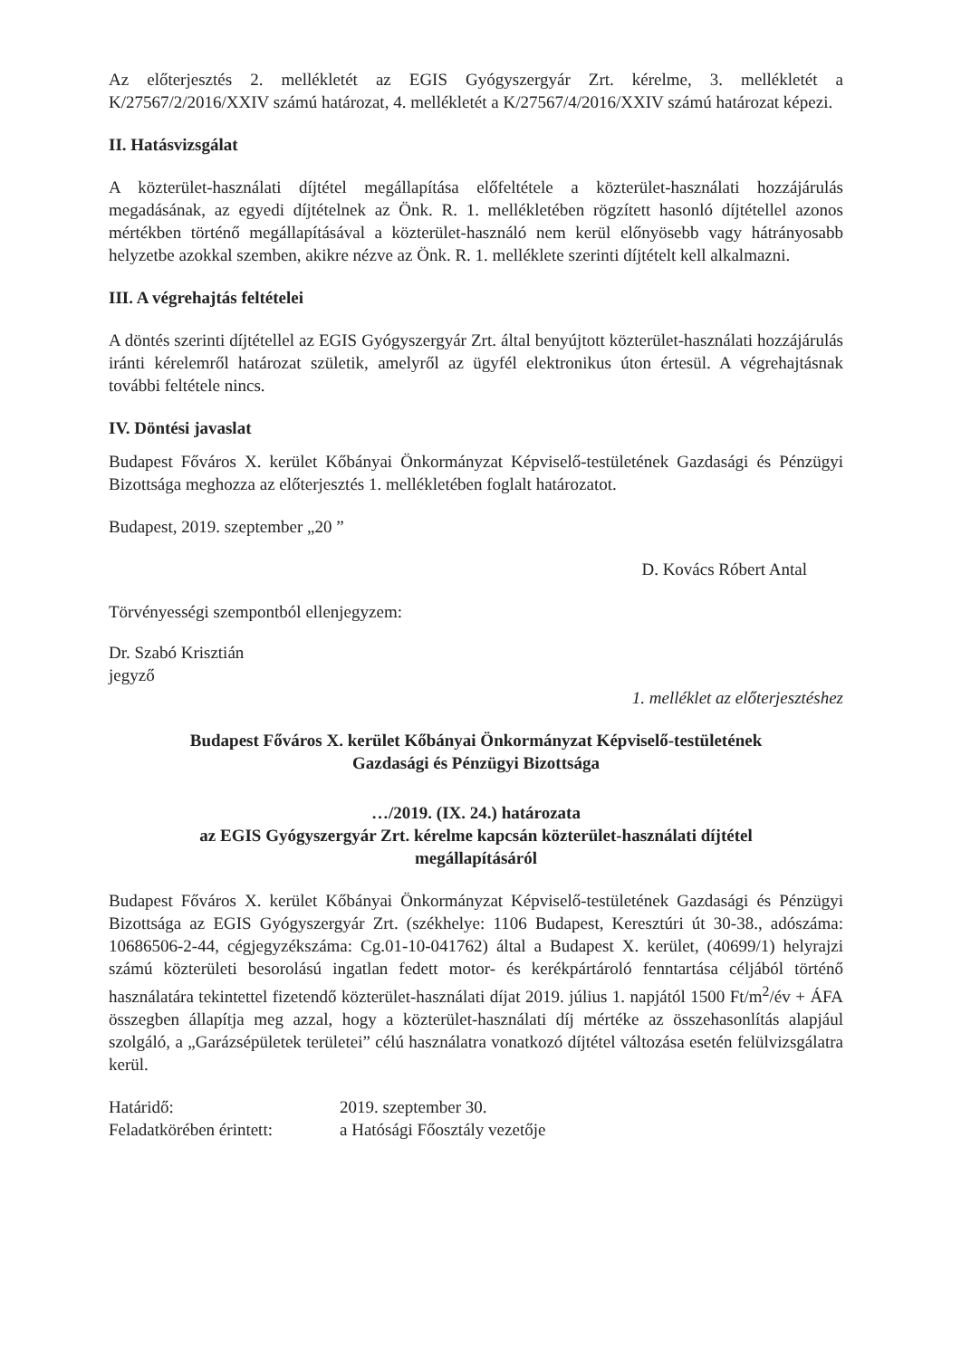Az előterjesztés 2. mellékletét az EGIS Gyógyszergyár Zrt. kérelme, 3. mellékletét a K/27567/2/2016/XXIV számú határozat, 4. mellékletét a K/27567/4/2016/XXIV számú határozat képezi.
II. Hatásvizsgálat
A közterület-használati díjtétel megállapítása előfeltétele a közterület-használati hozzájárulás megadásának, az egyedi díjtételnek az Önk. R. 1. mellékletében rögzített hasonló díjtétellel azonos mértékben történő megállapításával a közterület-használó nem kerül előnyösebb vagy hátrányosabb helyzetbe azokkal szemben, akikre nézve az Önk. R. 1. melléklete szerinti díjtételt kell alkalmazni.
III. A végrehajtás feltételei
A döntés szerinti díjtétellel az EGIS Gyógyszergyár Zrt. által benyújtott közterület-használati hozzájárulás iránti kérelemről határozat születik, amelyről az ügyfél elektronikus úton értesül. A végrehajtásnak további feltétele nincs.
IV. Döntési javaslat
Budapest Főváros X. kerület Kőbányai Önkormányzat Képviselő-testületének Gazdasági és Pénzügyi Bizottsága meghozza az előterjesztés 1. mellékletében foglalt határozatot.
Budapest, 2019. szeptember „20 ”
D. Kovács Róbert Antal
Törvényességi szempontból ellenjegyzem:
Dr. Szabó Krisztián
jegyző
1. melléklet az előterjesztéshez
Budapest Főváros X. kerület Kőbányai Önkormányzat Képviselő-testületének
Gazdasági és Pénzügyi Bizottsága
…/2019. (IX. 24.) határozata
az EGIS Gyógyszergyár Zrt. kérelme kapcsán közterület-használati díjtétel
megállapításáról
Budapest Főváros X. kerület Kőbányai Önkormányzat Képviselő-testületének Gazdasági és Pénzügyi Bizottsága az EGIS Gyógyszergyár Zrt. (székhelye: 1106 Budapest, Keresztúri út 30-38., adószáma: 10686506-2-44, cégjegyzékszáma: Cg.01-10-041762) által a Budapest X. kerület, (40699/1) helyrajzi számú közterületi besorolású ingatlan fedett motor- és kerékpártároló fenntartása céljából történő használatára tekintettel fizetendő közterület-használati díjat 2019. július 1. napjától 1500 Ft/m<sup>2</sup>/év + ÁFA összegben állapítja meg azzal, hogy a közterület-használati díj mértéke az összehasonlítás alapjául szolgáló, a „Garázsépületek területei” célú használatra vonatkozó díjtétel változása esetén felülvizsgálatra kerül.
Határidő: 2019. szeptember 30.
Feladatkörében érintett: a Hatósági Főosztály vezetője